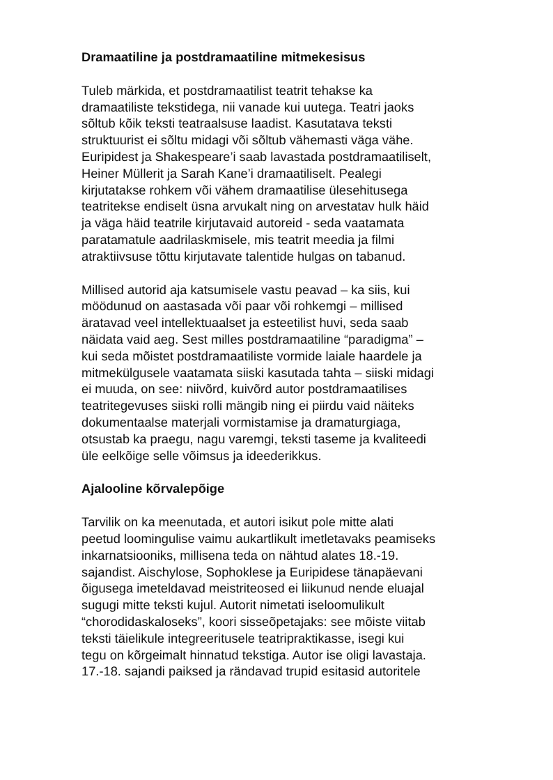Dramaatiline ja postdramaatiline mitmekesisus
Tuleb märkida, et postdramaatilist teatrit tehakse ka
dramaatiliste tekstidega, nii vanade kui uutega. Teatri jaoks
sõltub kõik teksti teatraalsuse laadist. Kasutatava teksti
struktuurist ei sõltu midagi või sõltub vähemasti väga vähe.
Euripidest ja Shakespeare’i saab lavastada postdramaatiliselt,
Heiner Müllerit ja Sarah Kane’i dramaatiliselt. Pealegi
kirjutatakse rohkem või vähem dramaatilise ülesehitusega
teatritekse endiselt üsna arvukalt ning on arvestatav hulk häid
ja väga häid teatrile kirjutavaid autoreid - seda vaatamata
paratamatule aadrilaskmisele, mis teatrit meedia ja filmi
atraktiivsuse tõttu kirjutavate talentide hulgas on tabanud.
Millised autorid aja katsumisele vastu peavad – ka siis, kui
möödunud on aastasada või paar või rohkemgi – millised
äratavad veel intellektuaalset ja esteetilist huvi, seda saab
näidata vaid aeg. Sest milles postdramaatiline “paradigma” –
kui seda mõistet postdramaatiliste vormide laiale haardele ja
mitmekülgusele vaatamata siiski kasutada tahta – siiski midagi
ei muuda, on see: niivõrd, kuivõrd autor postdramaatilises
teatritegevuses siiski rolli mängib ning ei piirdu vaid näiteks
dokumentaalse materjali vormistamise ja dramaturgiaga,
otsustab ka praegu, nagu varemgi, teksti taseme ja kvaliteedi
üle eelkõige selle võimsus ja ideederikkus.
Ajalooline kõrvalepõige
Tarvilik on ka meenutada, et autori isikut pole mitte alati
peetud loomingulise vaimu aukartlikult imetletavaks peamiseks
inkarnatsiooniks, millisena teda on nähtud alates 18.-19.
sajandist. Aischylose, Sophoklese ja Euripidese tänapäevani
õigusega imeteldavad meistriteosed ei liikunud nende eluajal
sugugi mitte teksti kujul. Autorit nimetati iseloomulikult
“chorodidaskaloseks”, koori sisseõpetajaks: see mõiste viitab
teksti täielikule integreeritusele teatripraktikasse, isegi kui
tegu on kõrgeimalt hinnatud tekstiga. Autor ise oligi lavastaja.
17.-18. sajandi paiksed ja rändavad trupid esitasid autoritele